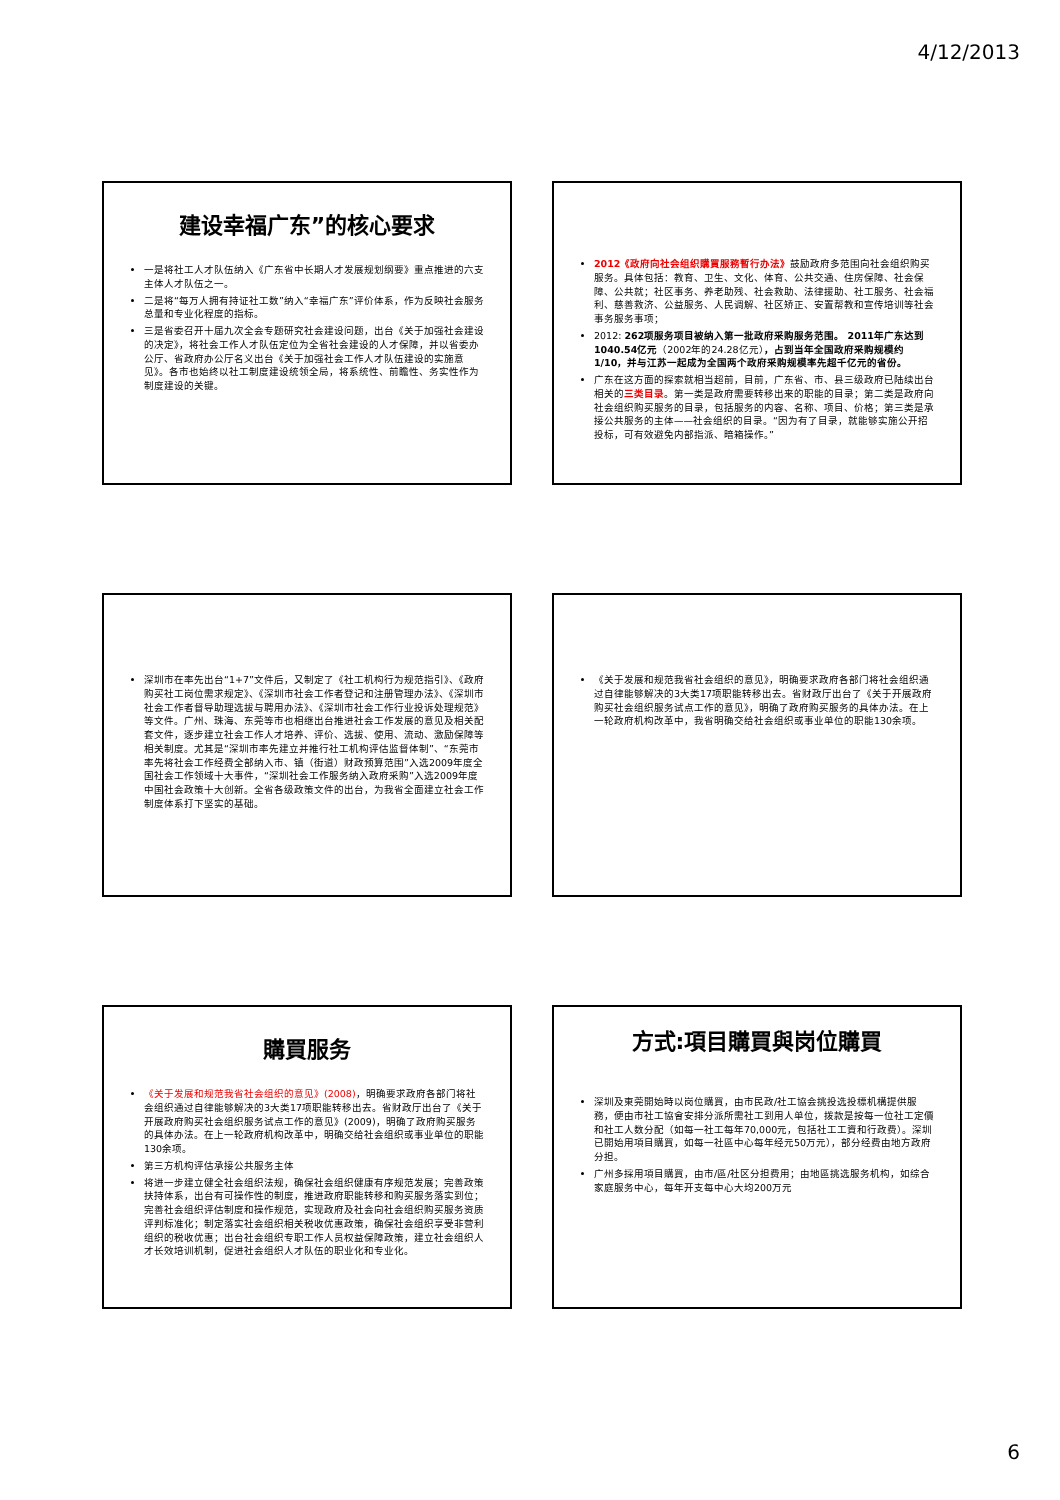4/12/2013
建设幸福广东”的核心要求
一是将社工人才队伍纳入《广东省中长期人才发展规划纲要》重点推进的六支主体人才队伍之一。
二是将“每万人拥有持证社工数”纳入“幸福广东”评价体系，作为反映社会服务总量和专业化程度的指标。
三是省委召开十届九次全会专题研究社会建设问题，出台《关于加强社会建设的决定》，将社会工作人才队伍定位为全省社会建设的人才保障，并以省委办公厅、省政府办公厅名义出台《关于加强社会工作人才队伍建设的实施意见》。各市也始终以社工制度建设统领全局，将系统性、前瞻性、务实性作为制度建设的关键。
2012《政府向社会组织購買服務暫行办法》鼓励政府多范围向社会组织购买服务。具体包括：教育、卫生、文化、体育、公共交通、住房保障、社会保障、公共就；社区事务、养老助残、社会救助、法律援助、社工服务、社会福利、慈善救济、公益服务、人民调解、社区矫正、安置帮教和宣传培训等社会事务服务事项；
2012: 262项服务项目被纳入第一批政府采购服务范围。 2011年广东达到1040.54亿元（2002年的24.28亿元），占到当年全国政府采购规模约1/10，并与江苏一起成为全国两个政府采购规模率先超千亿元的省份。
广东在这方面的探索就相当超前，目前，广东省、市、县三级政府已陆续出台相关的三类目录。第一类是政府需要转移出来的职能的目录；第二类是政府向社会组织购买服务的目录，包括服务的内容、名称、项目、价格；第三类是承接公共服务的主体——社会组织的目录。“因为有了目录，就能够实施公开招投标，可有效避免内部指派、暗箱操作。”
深圳市在率先出台“1+7”文件后，又制定了《社工机构行为规范指引》、《政府购买社工岗位需求规定》、《深圳市社会工作者登记和注册管理办法》、《深圳市社会工作者督导助理选拔与聘用办法》、《深圳市社会工作行业投诉处理规范》等文件。广州、珠海、东莞等市也相继出台推进社会工作发展的意见及相关配套文件，逐步建立社会工作人才培养、评价、选拔、使用、流动、激励保障等相关制度。尤其是“深圳市率先建立并推行社工机构评估监督体制”、“东莞市率先将社会工作经费全部纳入市、镇（街道）财政预算范围”入选2009年度全国社会工作领域十大事件，“深圳社会工作服务纳入政府采购”入选2009年度中国社会政策十大创新。全省各级政策文件的出台，为我省全面建立社会工作制度体系打下坚实的基础。
《关于发展和规范我省社会组织的意见》，明确要求政府各部门将社会组织通过自律能够解决的3大类17项职能转移出去。省财政厅出台了《关于开展政府购买社会组织服务试点工作的意见》，明确了政府购买服务的具体办法。在上一轮政府机构改革中，我省明确交给社会组织或事业单位的职能130余项。
購買服务
《关于发展和规范我省社会组织的意见》(2008)，明确要求政府各部门将社会组织通过自律能够解决的3大类17项职能转移出去。省财政厅出台了《关于开展政府购买社会组织服务试点工作的意见》(2009)，明确了政府购买服务的具体办法。在上一轮政府机构改革中，明确交给社会组织或事业单位的职能130余项。
第三方机构评估承接公共服务主体
将进一步建立健全社会组织法规，确保社会组织健康有序规范发展；完善政策扶持体系，出台有可操作性的制度，推进政府职能转移和购买服务落实到位；完善社会组织评估制度和操作规范，实现政府及社会向社会组织购买服务资质评判标准化；制定落实社会组织相关税收优惠政策，确保社会组织享受非营利组织的税收优惠；出台社会组织专职工作人员权益保障政策，建立社会组织人才长效培训机制，促进社会组织人才队伍的职业化和专业化。
方式:項目購買與岗位購買
深圳及東莞開始時以岗位購買，由市民政/社工協会挑投选投標机構提供服務，便由市社工協會安排分派所需社工到用人单位，拨款是按每一位社工定價和社工人数分配（如每一社工每年70,000元，包括社工工資和行政费）。深圳已開始用項目購買，如每一社區中心每年经元50万元），部分经费由地方政府分担。
广州多採用項目購買，由市/區/社区分担费用；由地區挑选服务机构，如综合家庭服务中心，每年开支每中心大均200万元
6